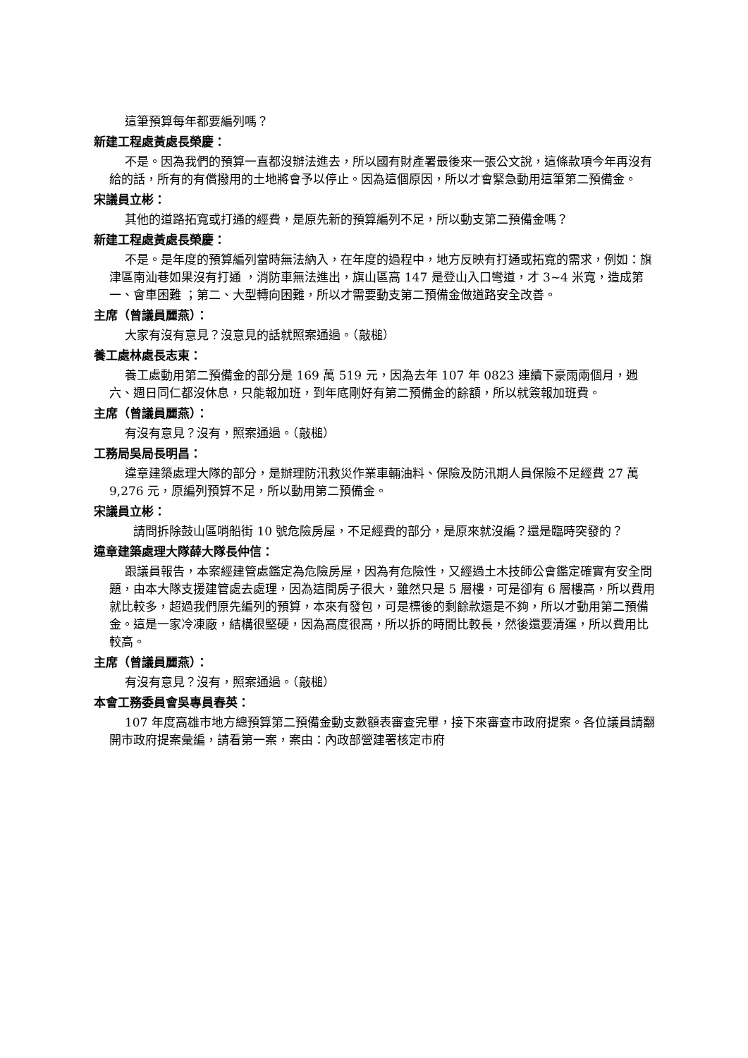這筆預算每年都要編列嗎？
新建工程處黃處長榮慶：
不是。因為我們的預算一直都沒辦法進去，所以國有財產署最後來一張公文說，這條款項今年再沒有給的話，所有的有償撥用的土地將會予以停止。因為這個原因，所以才會緊急動用這筆第二預備金。
宋議員立彬：
其他的道路拓寬或打通的經費，是原先新的預算編列不足，所以動支第二預備金嗎？
新建工程處黃處長榮慶：
不是。是年度的預算編列當時無法納入，在年度的過程中，地方反映有打通或拓寬的需求，例如：旗津區南汕巷如果沒有打通 ，消防車無法進出，旗山區高 147 是登山入口彎道，才 3~4 米寬，造成第一、會車困難 ；第二、大型轉向困難，所以才需要動支第二預備金做道路安全改善。
主席（曾議員麗燕）：
大家有沒有意見？沒意見的話就照案通過。（敲槌）
養工處林處長志東：
養工處動用第二預備金的部分是 169 萬 519 元，因為去年 107 年 0823 連續下豪雨兩個月，週六、週日同仁都沒休息，只能報加班，到年底剛好有第二預備金的餘額，所以就簽報加班費。
主席（曾議員麗燕）：
有沒有意見？沒有，照案通過。（敲槌）
工務局吳局長明昌：
違章建築處理大隊的部分，是辦理防汛救災作業車輛油料、保險及防汛期人員保險不足經費 27 萬 9,276 元，原編列預算不足，所以動用第二預備金。
宋議員立彬：
　　請問拆除鼓山區哨船街 10 號危險房屋，不足經費的部分，是原來就沒編？還是臨時突發的？
違章建築處理大隊薛大隊長仲信：
跟議員報告，本案經建管處鑑定為危險房屋，因為有危險性，又經過土木技師公會鑑定確實有安全問題，由本大隊支援建管處去處理，因為這間房子很大，雖然只是 5 層樓，可是卻有 6 層樓高，所以費用就比較多，超過我們原先編列的預算，本來有發包，可是標後的剩餘款還是不夠，所以才動用第二預備金。這是一家冷凍廠，結構很堅硬，因為高度很高，所以拆的時間比較長，然後還要清運，所以費用比較高。
主席（曾議員麗燕）：
有沒有意見？沒有，照案通過。（敲槌）
本會工務委員會吳專員春英：
107 年度高雄市地方總預算第二預備金動支數額表審查完畢，接下來審查市政府提案。各位議員請翻開市政府提案彙編，請看第一案，案由：內政部營建署核定市府